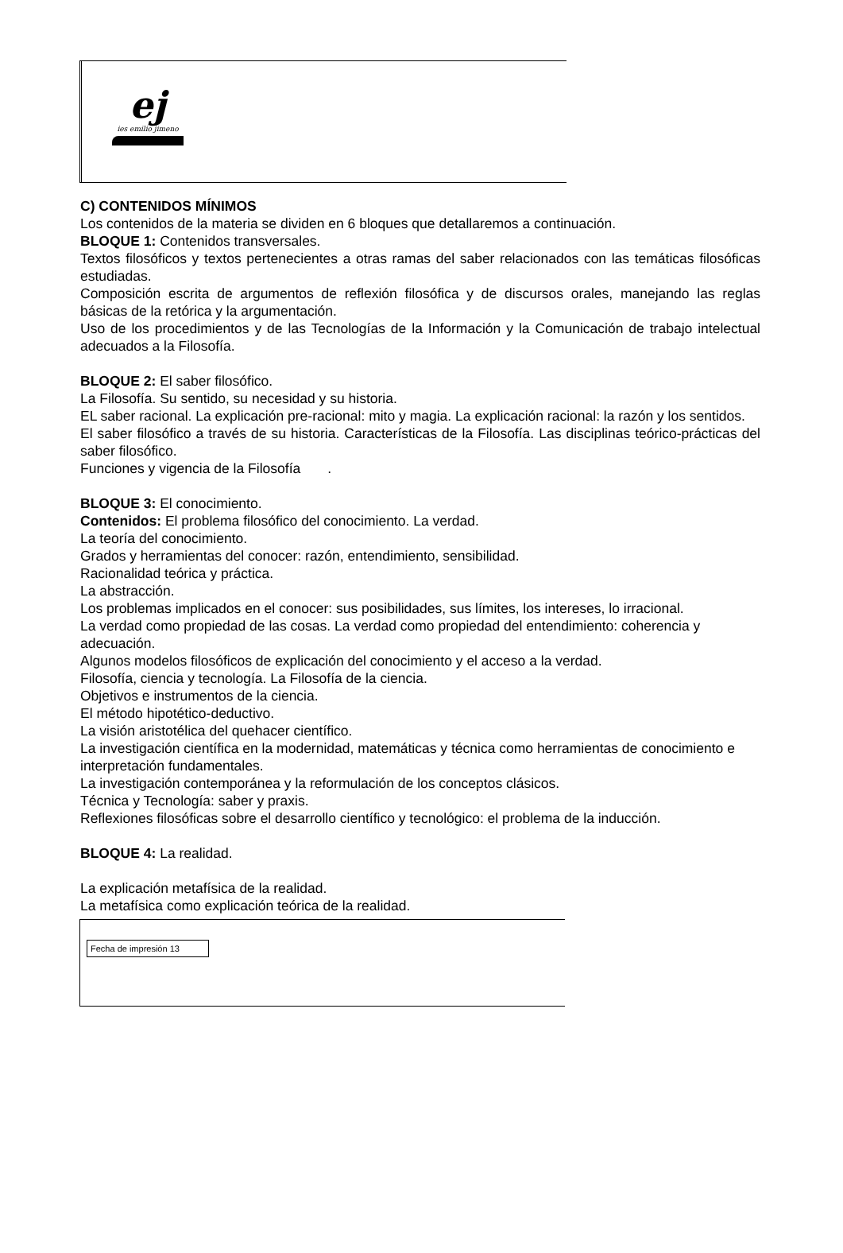ej
ies emilio jimeno
C) CONTENIDOS MÍNIMOS
Los contenidos de la materia se dividen en 6 bloques que detallaremos a continuación.
BLOQUE 1: Contenidos transversales.
Textos filosóficos y textos pertenecientes a otras ramas del saber relacionados con las temáticas filosóficas estudiadas.
Composición escrita de argumentos de reflexión filosófica y de discursos orales, manejando las reglas básicas de la retórica y la argumentación.
Uso de los procedimientos y de las Tecnologías de la Información y la Comunicación de trabajo intelectual adecuados a la Filosofía.
BLOQUE 2: El saber filosófico.
La Filosofía. Su sentido, su necesidad y su historia.
EL saber racional. La explicación pre-racional: mito y magia. La explicación racional: la razón y los sentidos.
El saber filosófico a través de su historia. Características de la Filosofía. Las disciplinas teórico-prácticas del saber filosófico.
Funciones y vigencia de la Filosofía .
BLOQUE 3: El conocimiento.
Contenidos: El problema filosófico del conocimiento. La verdad.
La teoría del conocimiento.
Grados y herramientas del conocer: razón, entendimiento, sensibilidad.
Racionalidad teórica y práctica.
La abstracción.
Los problemas implicados en el conocer: sus posibilidades, sus límites, los intereses, lo irracional.
La verdad como propiedad de las cosas. La verdad como propiedad del entendimiento: coherencia y adecuación.
Algunos modelos filosóficos de explicación del conocimiento y el acceso a la verdad.
Filosofía, ciencia y tecnología. La Filosofía de la ciencia.
Objetivos e instrumentos de la ciencia.
El método hipotético-deductivo.
La visión aristotélica del quehacer científico.
La investigación científica en la modernidad, matemáticas y técnica como herramientas de conocimiento e interpretación fundamentales.
La investigación contemporánea y la reformulación de los conceptos clásicos.
Técnica y Tecnología: saber y praxis.
Reflexiones filosóficas sobre el desarrollo científico y tecnológico: el problema de la inducción.
BLOQUE 4: La realidad.
La explicación metafísica de la realidad.
La metafísica como explicación teórica de la realidad.
Fecha de impresión 13